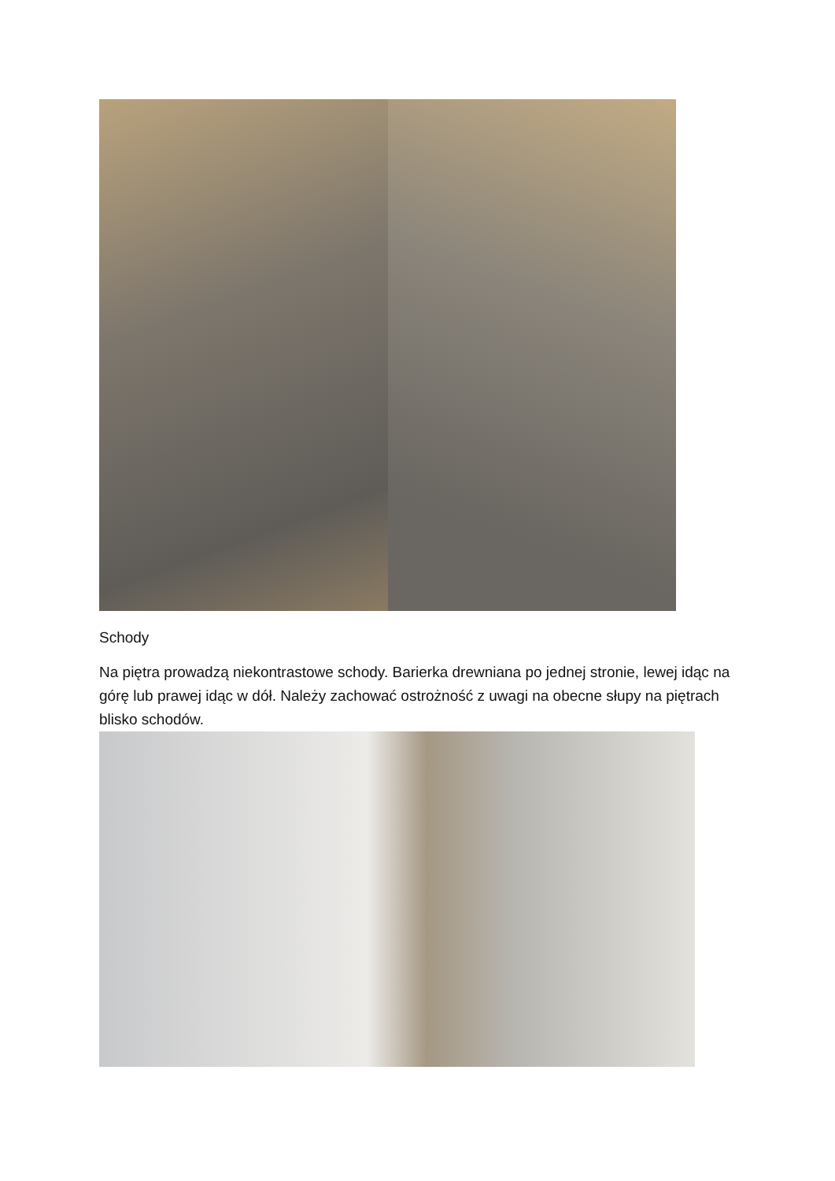Schody
Na piętra prowadzą niekontrastowe schody. Barierka drewniana po jednej stronie, lewej idąc na górę lub prawej idąc w dół. Należy zachować ostrożność z uwagi na obecne słupy na piętrach blisko schodów.